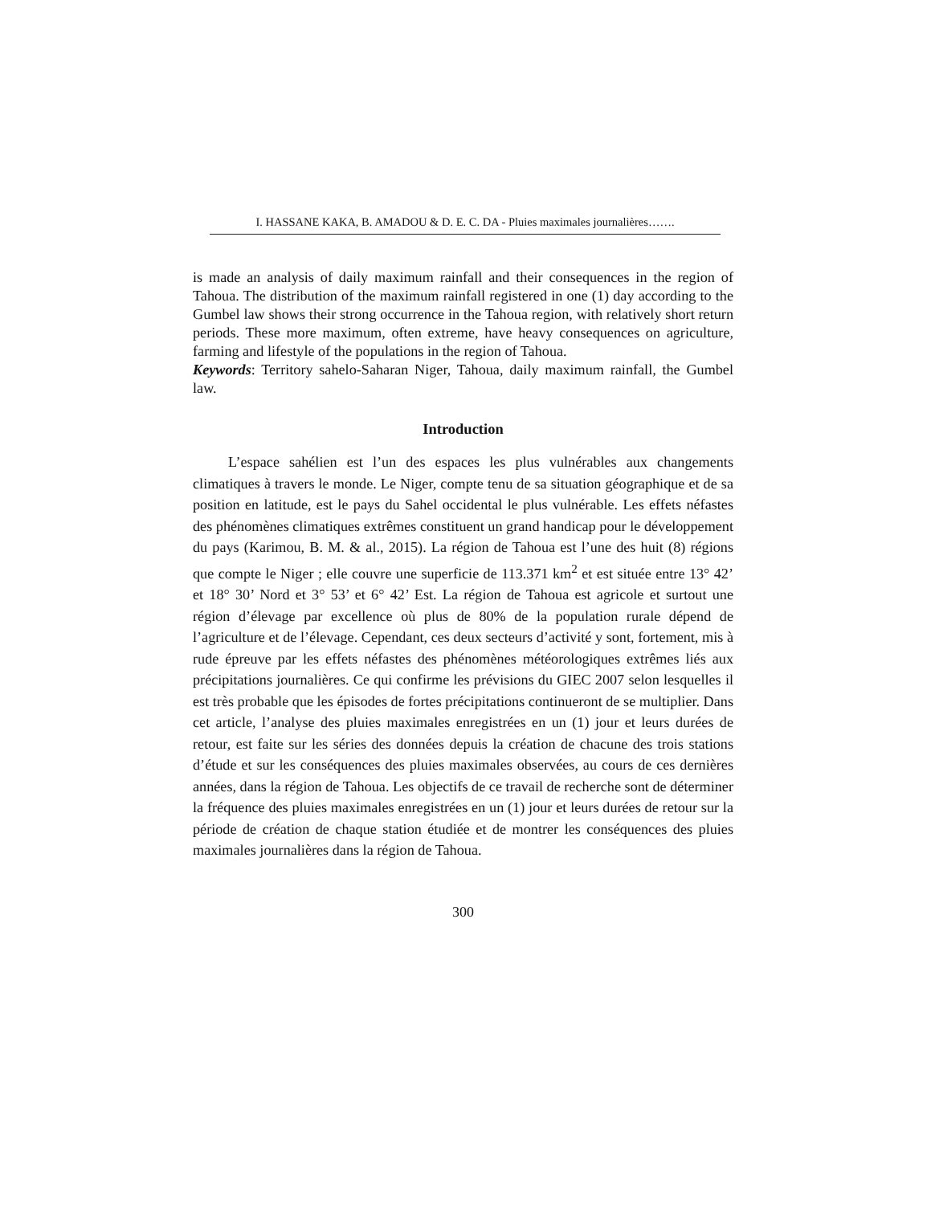I. HASSANE KAKA, B. AMADOU & D. E. C. DA - Pluies maximales journalières…….
is made an analysis of daily maximum rainfall and their consequences in the region of Tahoua. The distribution of the maximum rainfall registered in one (1) day according to the Gumbel law shows their strong occurrence in the Tahoua region, with relatively short return periods. These more maximum, often extreme, have heavy consequences on agriculture, farming and lifestyle of the populations in the region of Tahoua.
Keywords: Territory sahelo-Saharan Niger, Tahoua, daily maximum rainfall, the Gumbel law.
Introduction
L’espace sahélien est l’un des espaces les plus vulnérables aux changements climatiques à travers le monde. Le Niger, compte tenu de sa situation géographique et de sa position en latitude, est le pays du Sahel occidental le plus vulnérable. Les effets néfastes des phénomènes climatiques extrêmes constituent un grand handicap pour le développement du pays (Karimou, B. M. & al., 2015). La région de Tahoua est l’une des huit (8) régions que compte le Niger ; elle couvre une superficie de 113.371 km<sup>2</sup> et est située entre 13° 42’ et 18° 30’ Nord et 3° 53’ et 6° 42’ Est. La région de Tahoua est agricole et surtout une région d’élevage par excellence où plus de 80% de la population rurale dépend de l’agriculture et de l’élevage. Cependant, ces deux secteurs d’activité y sont, fortement, mis à rude épreuve par les effets néfastes des phénomènes météorologiques extrêmes liés aux précipitations journalières. Ce qui confirme les prévisions du GIEC 2007 selon lesquelles il est très probable que les épisodes de fortes précipitations continueront de se multiplier. Dans cet article, l’analyse des pluies maximales enregistrées en un (1) jour et leurs durées de retour, est faite sur les séries des données depuis la création de chacune des trois stations d’étude et sur les conséquences des pluies maximales observées, au cours de ces dernières années, dans la région de Tahoua. Les objectifs de ce travail de recherche sont de déterminer la fréquence des pluies maximales enregistrées en un (1) jour et leurs durées de retour sur la période de création de chaque station étudiée et de montrer les conséquences des pluies maximales journalières dans la région de Tahoua.
300